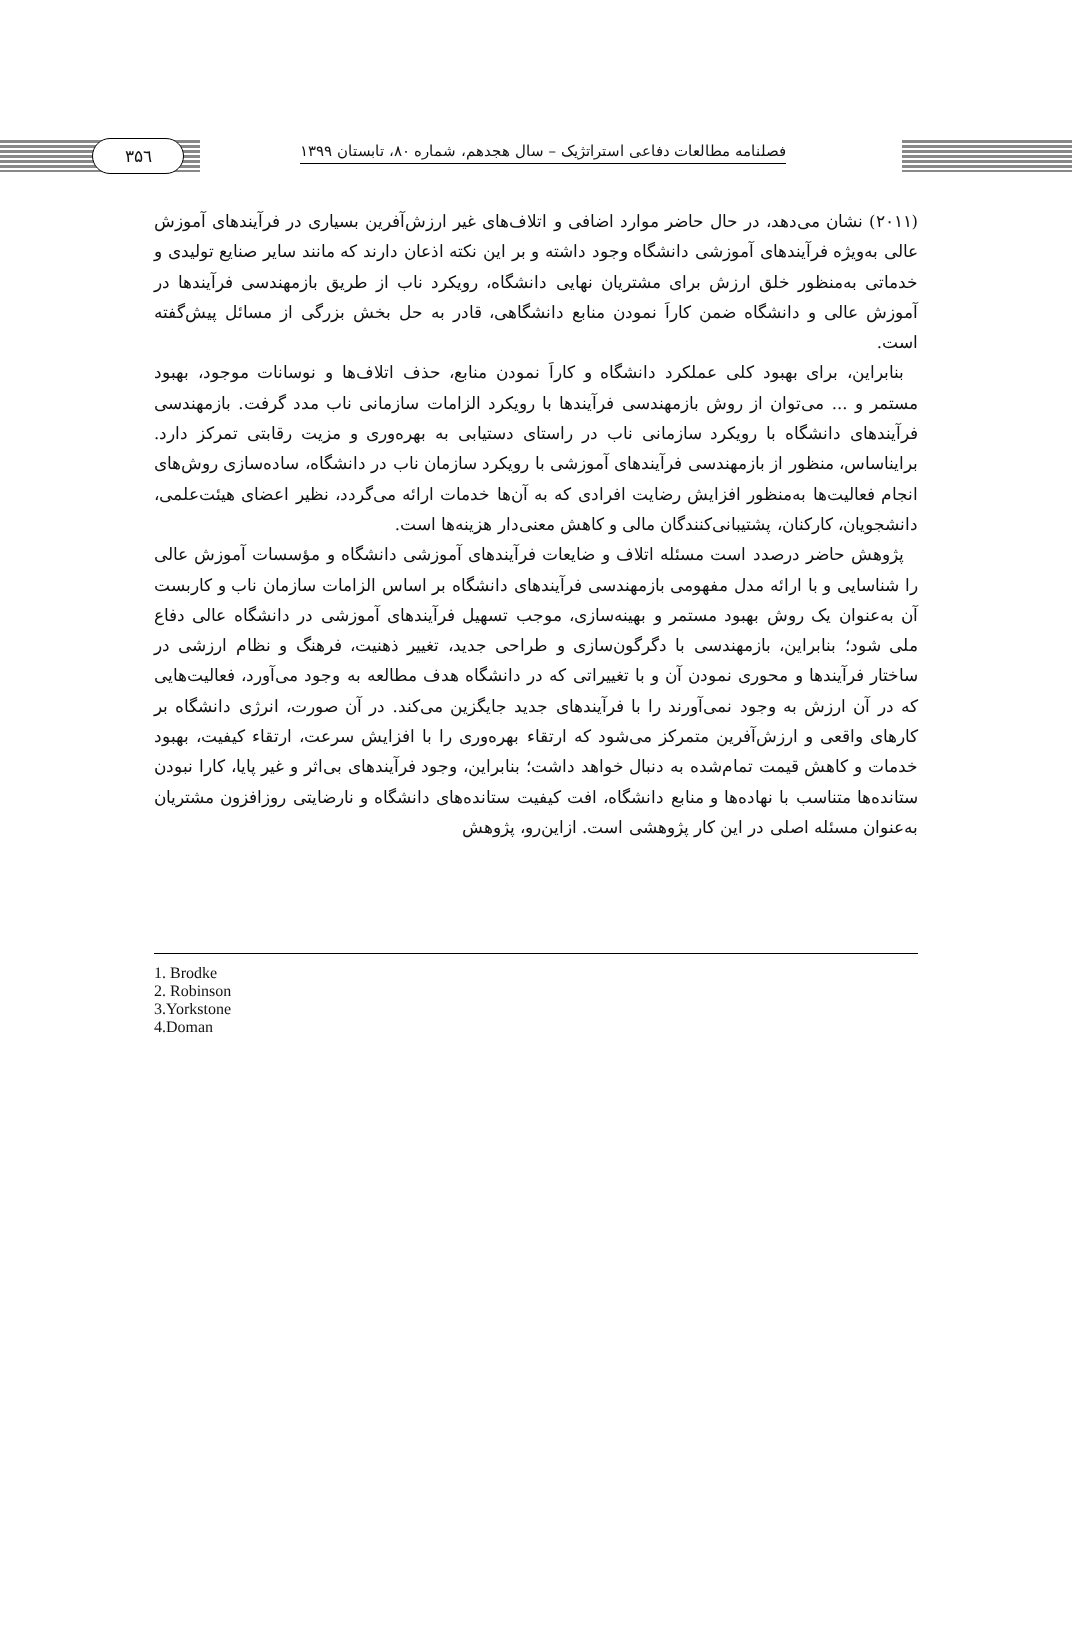فصلنامه مطالعات دفاعی استراتژیک – سال هجدهم، شماره ۸۰، تابستان ۱۳۹۹
۳۵٦
(۲۰۱۱) نشان می‌دهد، در حال حاضر موارد اضافی و اتلاف‌های غیر ارزش‌آفرین بسیاری در فرآیندهای آموزش عالی به‌ویژه فرآیندهای آموزشی دانشگاه وجود داشته و بر این نکته اذعان دارند که مانند سایر صنایع تولیدی و خدماتی به‌منظور خلق ارزش برای مشتریان نهایی دانشگاه، رویکرد ناب از طریق بازمهندسی فرآیندها در آموزش عالی و دانشگاه ضمن کاراَ نمودن منابع دانشگاهی، قادر به حل بخش بزرگی از مسائل پیش‌گفته است.
بنابراین، برای بهبود کلی عملکرد دانشگاه و کاراَ نمودن منابع، حذف اتلاف‌ها و نوسانات موجود، بهبود مستمر و ... می‌توان از روش بازمهندسی فرآیندها با رویکرد الزامات سازمانی ناب مدد گرفت. بازمهندسی فرآیندهای دانشگاه با رویکرد سازمانی ناب در راستای دستیابی به بهره‌وری و مزیت رقابتی تمرکز دارد. برایناساس، منظور از بازمهندسی فرآیندهای آموزشی با رویکرد سازمان ناب در دانشگاه، ساده‌سازی روش‌های انجام فعالیت‌ها به‌منظور افزایش رضایت افرادی که به آن‌ها خدمات ارائه می‌گردد، نظیر اعضای هیئت‌علمی، دانشجویان، کارکنان، پشتیبانی‌کنندگان مالی و کاهش معنی‌دار هزینه‌ها است.
پژوهش حاضر درصدد است مسئله اتلاف و ضایعات فرآیندهای آموزشی دانشگاه و مؤسسات آموزش عالی را شناسایی و با ارائه مدل مفهومی بازمهندسی فرآیندهای دانشگاه بر اساس الزامات سازمان ناب و کاربست آن به‌عنوان یک روش بهبود مستمر و بهینه‌سازی، موجب تسهیل فرآیندهای آموزشی در دانشگاه عالی دفاع ملی شود؛ بنابراین، بازمهندسی با دگرگون‌سازی و طراحی جدید، تغییر ذهنیت، فرهنگ و نظام ارزشی در ساختار فرآیندها و محوری نمودن آن و با تغییراتی که در دانشگاه هدف مطالعه به وجود می‌آورد، فعالیت‌هایی که در آن ارزش به وجود نمی‌آورند را با فرآیندهای جدید جایگزین می‌کند. در آن صورت، انرژی دانشگاه بر کارهای واقعی و ارزش‌آفرین متمرکز می‌شود که ارتقاء بهره‌وری را با افزایش سرعت، ارتقاء کیفیت، بهبود خدمات و کاهش قیمت تمام‌شده به دنبال خواهد داشت؛ بنابراین، وجود فرآیندهای بی‌اثر و غیر پایا، کارا نبودن ستانده‌ها متناسب با نهاده‌ها و منابع دانشگاه، افت کیفیت ستانده‌های دانشگاه و نارضایتی روزافزون مشتریان به‌عنوان مسئله اصلی در این کار پژوهشی است. ازاین‌رو، پژوهش
1. Brodke
2. Robinson
3.Yorkstone
4.Doman